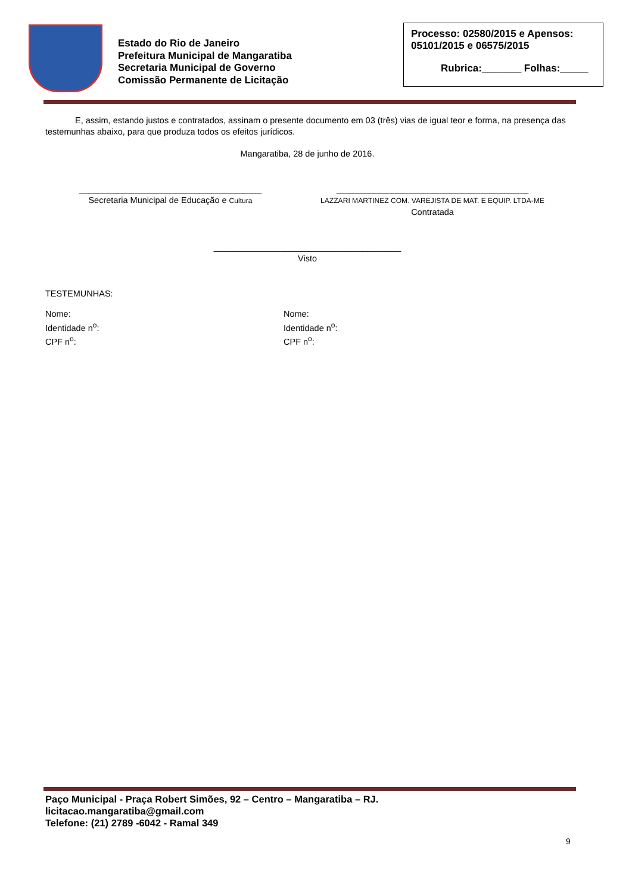Estado do Rio de Janeiro
Prefeitura Municipal de Mangaratiba
Secretaria Municipal de Governo
Comissão Permanente de Licitação
Processo: 02580/2015 e Apensos: 05101/2015 e 06575/2015
Rubrica:_______ Folhas:_____
E, assim, estando justos e contratados, assinam o presente documento em 03 (três) vias de igual teor e forma, na presença das testemunhas abaixo, para que produza todos os efeitos jurídicos.
Mangaratiba, 28 de junho de 2016.
______________________________________
Secretaria Municipal de Educação e Cultura
________________________________________
LAZZARI MARTINEZ COM. VAREJISTA DE MAT. E EQUIP. LTDA-ME
Contratada
_______________________________________
Visto
TESTEMUNHAS:
Nome:
Identidade n<sup>o</sup>:
CPF n<sup>o</sup>:
Nome:
Identidade n<sup>o</sup>:
CPF n<sup>o</sup>:
Paço Municipal - Praça Robert Simões, 92 – Centro – Mangaratiba – RJ.
licitacao.mangaratiba@gmail.com
Telefone: (21) 2789 -6042 - Ramal 349
9